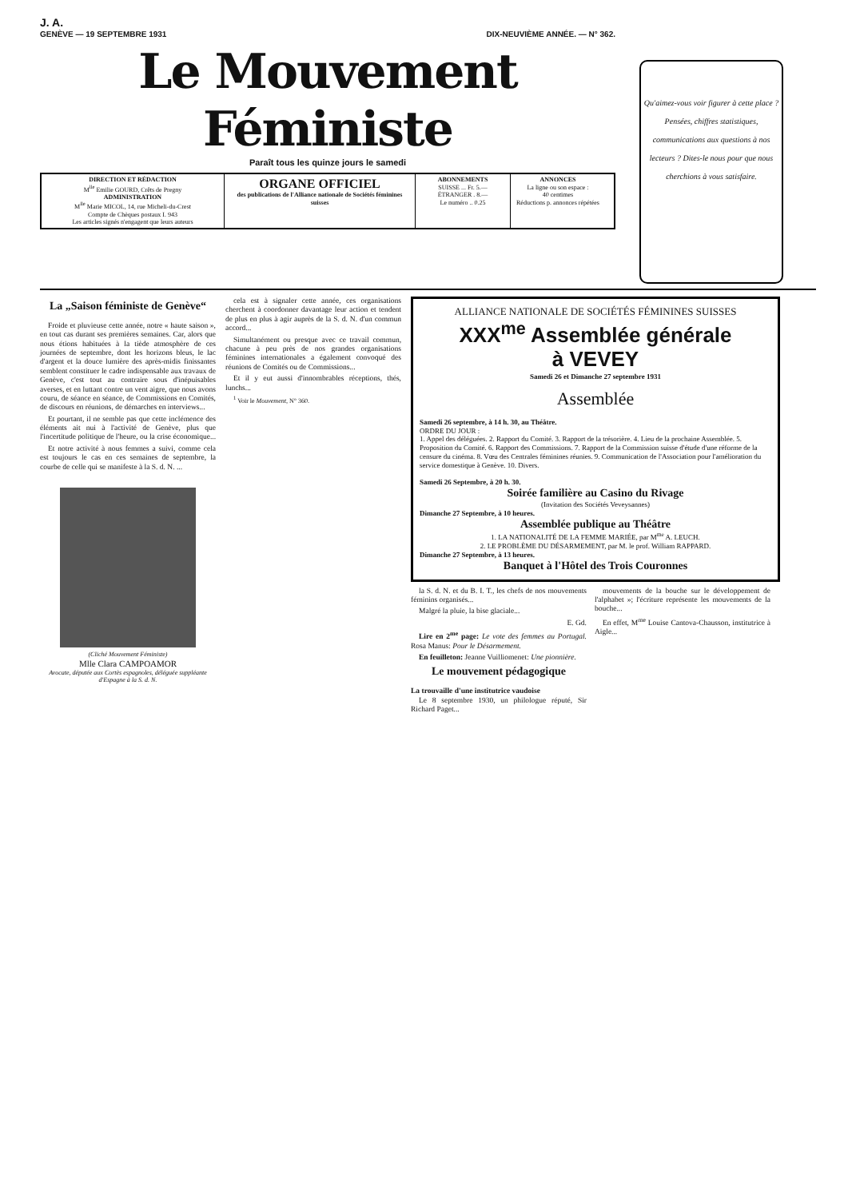J. A.
GENÈVE — 19 SEPTEMBRE 1931 DIX-NEUVIÈME ANNÉE. — N° 362.
Le Mouvement Féministe
Paraît tous les quinze jours le samedi
DIRECTION ET RÉDACTION
M<sup>lle</sup> Emilie GOURD, Crêts de Pregny
ADMINISTRATION
M<sup>lle</sup> Marie MICOL, 14, rue Micheli-du-Crest
Compte de Chèques postaux I. 943
Les articles signés n'engagent que leurs auteurs
ORGANE OFFICIEL
des publications de l'Alliance nationale de Sociétés féminines suisses
ABONNEMENTS
SUISSE ... Fr. 5.—
ÉTRANGER . 8.—
Le numéro .. 0.25
ANNONCES
La ligne ou son espace :
40 centimes
Réductions p. annonces répétées
Qu'aimez-vous voir figurer à cette place ? Pensées, chiffres statistiques, communications aux questions à nos lecteurs ? Dites-le nous pour que nous cherchions à vous satisfaire.
La „Saison féministe de Genève“
Froide et pluvieuse cette année, notre « haute saison », en tout cas durant ses premières semaines. Car, alors que nous étions habituées à la tiède atmosphère de ces journées de septembre, dont les horizons bleus, le lac d'argent et la douce lumière des après-midis finissantes semblent constituer le cadre indispensable aux travaux de Genève, c'est tout au contraire sous d'inépuisables averses, et en luttant contre un vent aigre, que nous avons couru, de séance en séance, de Commissions en Comités, de discours en réunions, de démarches en interviews...
Et pourtant, il ne semble pas que cette inclémence des éléments ait nui à l'activité de Genève, plus que l'incertitude politique de l'heure, ou la crise économique...
Et notre activité à nous femmes a suivi, comme cela est toujours le cas en ces semaines de septembre, la courbe de celle qui se manifeste à la S. d. N. ...
(Cliché Mouvement Féministe)
Mlle Clara CAMPOAMOR
Avocate, députée aux Cortès espagnoles, déléguée suppléante d'Espagne à la S. d. N.
cela est à signaler cette année, ces organisations cherchent à coordonner davantage leur action et tendent de plus en plus à agir auprès de la S. d. N. d'un commun accord...
Simultanément ou presque avec ce travail commun, chacune à peu près de nos grandes organisations féminines internationales a également convoqué des réunions de Comités ou de Commissions...
Et il y eut aussi d'innombrables réceptions, thés, lunchs...
<sup>1</sup> Voir le Mouvement, N° 360.
ALLIANCE NATIONALE DE SOCIÉTÉS FÉMININES SUISSES
XXX<sup>me</sup> Assemblée générale
à VEVEY
Samedi 26 et Dimanche 27 septembre 1931
Assemblée
Samedi 26 septembre, à 14 h. 30, au Théâtre.
ORDRE DU JOUR :
1. Appel des déléguées. 2. Rapport du Comité. 3. Rapport de la trésorière. 4. Lieu de la prochaine Assemblée. 5. Proposition du Comité. 6. Rapport des Commissions. 7. Rapport de la Commission suisse d'étude d'une réforme de la censure du cinéma. 8. Vœu des Centrales féminines réunies. 9. Communication de l'Association pour l'amélioration du service domestique à Genève. 10. Divers.
Samedi 26 Septembre, à 20 h. 30.
Soirée familière au Casino du Rivage
(Invitation des Sociétés Veveysannes)
Dimanche 27 Septembre, à 10 heures.
Assemblée publique au Théâtre
1. LA NATIONALITÉ DE LA FEMME MARIÉE, par M<sup>me</sup> A. LEUCH.
2. LE PROBLÈME DU DÉSARMEMENT, par M. le prof. William RAPPARD.
Dimanche 27 Septembre, à 13 heures.
Banquet à l'Hôtel des Trois Couronnes
la S. d. N. et du B. I. T., les chefs de nos mouvements féminins organisés...
Malgré la pluie, la bise glaciale...
E. Gd.
Lire en 2<sup>me</sup> page: Le vote des femmes au Portugal. Rosa Manus: Pour le Désarmement.
En feuilleton: Jeanne Vuilliomenet: Une pionnière.
Le mouvement pédagogique
La trouvaille d'une institutrice vaudoise
Le 8 septembre 1930, un philologue réputé, Sir Richard Paget...
mouvements de la bouche sur le développement de l'alphabet »; l'écriture représente les mouvements de la bouche...
En effet, M<sup>me</sup> Louise Cantova-Chausson, institutrice à Aigle...